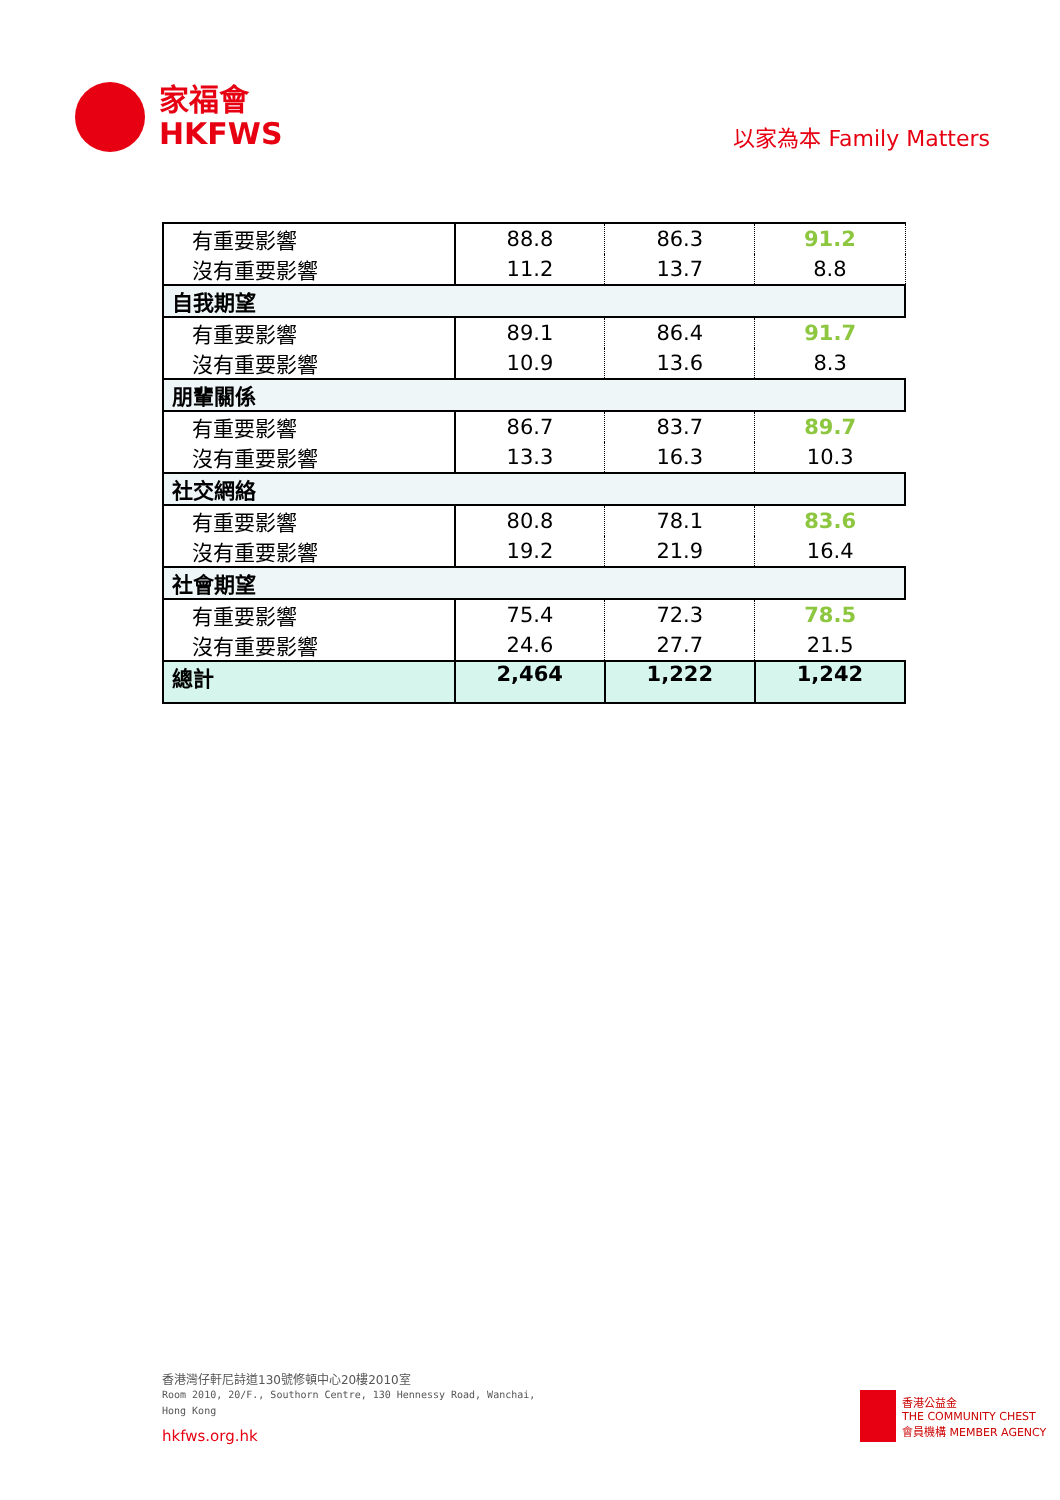家福會
HKFWS
以家為本 Family Matters
| 有重要影響 | 88.8 | 86.3 | 91.2 |
| 沒有重要影響 | 11.2 | 13.7 | 8.8 |
| 自我期望 | | | |
| 有重要影響 | 89.1 | 86.4 | 91.7 |
| 沒有重要影響 | 10.9 | 13.6 | 8.3 |
| 朋輩關係 | | | |
| 有重要影響 | 86.7 | 83.7 | 89.7 |
| 沒有重要影響 | 13.3 | 16.3 | 10.3 |
| 社交網絡 | | | |
| 有重要影響 | 80.8 | 78.1 | 83.6 |
| 沒有重要影響 | 19.2 | 21.9 | 16.4 |
| 社會期望 | | | |
| 有重要影響 | 75.4 | 72.3 | 78.5 |
| 沒有重要影響 | 24.6 | 27.7 | 21.5 |
| 總計 | 2,464 | 1,222 | 1,242 |
香港灣仔軒尼詩道130號修頓中心20樓2010室
Room 2010, 20/F., Southorn Centre, 130 Hennessy Road, Wanchai,
Hong Kong
hkfws.org.hk
香港公益金
THE COMMUNITY CHEST
會員機構 MEMBER AGENCY